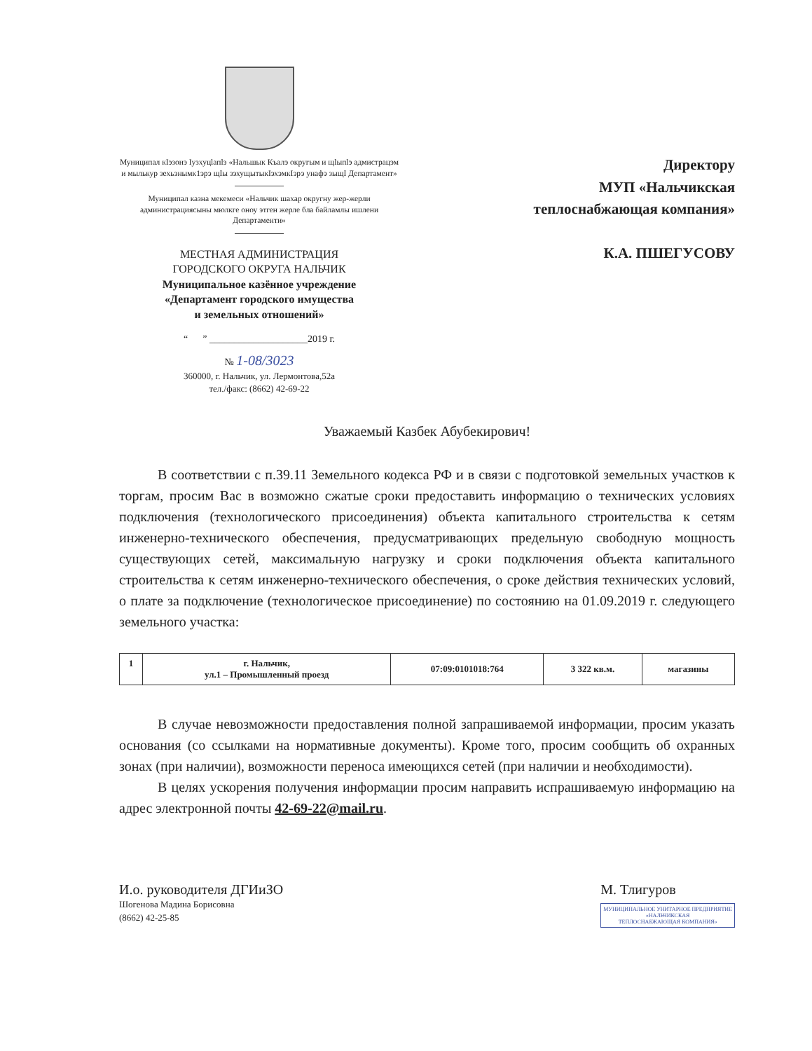Муниципал кIэзонэ Iузхуцlапlэ «Нальшык Къалэ округым и щlыпlэ адмистрацэм и мылькур зехьэнымк1эрэ щIы зэхущытыкIэхэмкIэрэ унафэ зыщI Департамент»
Муниципал казна мекемеси «Нальчик шахар округну жер-жерли администрациясыны мюлкге оноу этген жерле бла байламлы ишлени Департаменти»
МЕСТНАЯ АДМИНИСТРАЦИЯ
ГОРОДСКОГО ОКРУГА НАЛЬЧИК
Муниципальное казённое учреждение
«Департамент городского имущества
и земельных отношений»
“ ” ____________________2019 г.
№ 1-08/3023
360000, г. Нальчик, ул. Лермонтова,52а
тел./факс: (8662) 42-69-22
Директору
МУП «Нальчикская
теплоснабжающая компания»
К.А. ПШЕГУСОВУ
Уважаемый Казбек Абубекирович!
В соответствии с п.39.11 Земельного кодекса РФ и в связи с подготовкой земельных участков к торгам, просим Вас в возможно сжатые сроки предоставить информацию о технических условиях подключения (технологического присоединения) объекта капитального строительства к сетям инженерно-технического обеспечения, предусматривающих предельную свободную мощность существующих сетей, максимальную нагрузку и сроки подключения объекта капитального строительства к сетям инженерно-технического обеспечения, о сроке действия технических условий, о плате за подключение (технологическое присоединение) по состоянию на 01.09.2019 г. следующего земельного участка:
| 1 | г. Нальчик, ул.1 – Промышленный проезд | 07:09:0101018:764 | 3 322 кв.м. | магазины |
В случае невозможности предоставления полной запрашиваемой информации, просим указать основания (со ссылками на нормативные документы). Кроме того, просим сообщить об охранных зонах (при наличии), возможности переноса имеющихся сетей (при наличии и необходимости).
В целях ускорения получения информации просим направить испрашиваемую информацию на адрес электронной почты 42-69-22@mail.ru.
И.о. руководителя ДГИиЗО
Шогенова Мадина Борисовна
(8662) 42-25-85
М. Тлигуров
МУНИЦИПАЛЬНОЕ УНИТАРНОЕ ПРЕДПРИЯТИЕ
«НАЛЬЧИКСКАЯ
ТЕПЛОСНАБЖАЮЩАЯ КОМПАНИЯ»